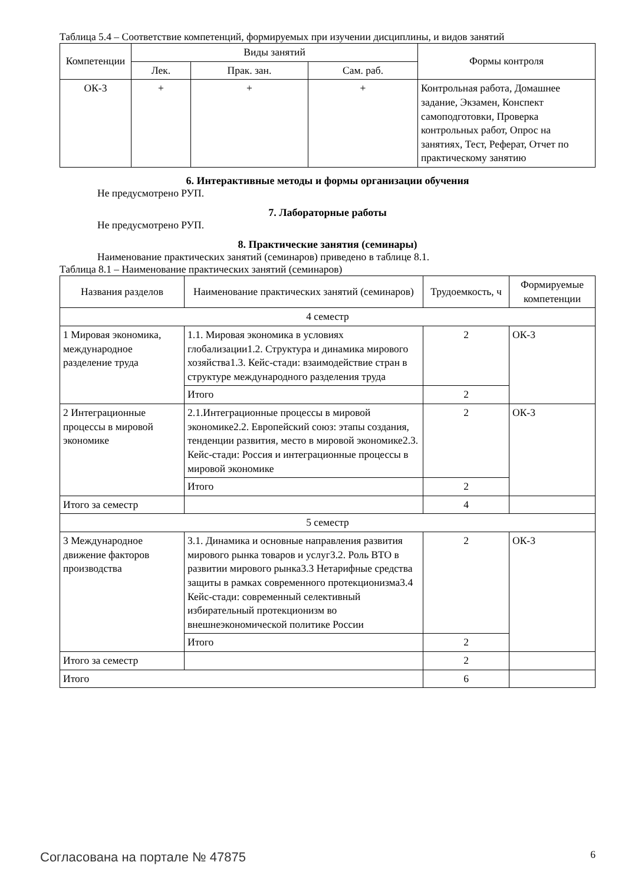Таблица 5.4 – Соответствие компетенций, формируемых при изучении дисциплины, и видов занятий
| Компетенции | Виды занятий | | | Формы контроля |
| --- | --- | --- | --- | --- |
| | Лек. | Прак. зан. | Сам. раб. | |
| ОК-3 | + | + | + | Контрольная работа, Домашнее задание, Экзамен, Конспект самоподготовки, Проверка контрольных работ, Опрос на занятиях, Тест, Реферат, Отчет по практическому занятию |
6. Интерактивные методы и формы организации обучения
Не предусмотрено РУП.
7. Лабораторные работы
Не предусмотрено РУП.
8. Практические занятия (семинары)
Наименование практических занятий (семинаров) приведено в таблице 8.1.
Таблица 8.1 – Наименование практических занятий (семинаров)
| Названия разделов | Наименование практических занятий (семинаров) | Трудоемкость, ч | Формируемые компетенции |
| --- | --- | --- | --- |
| 4 семестр | | | |
| 1 Мировая экономика, международное разделение труда | 1.1. Мировая экономика в условиях глобализации1.2. Структура и динамика мирового хозяйства1.3. Кейс-стади: взаимодействие стран в структуре международного разделения труда | 2 | ОК-3 |
| | Итого | 2 | |
| 2 Интеграционные процессы в мировой экономике | 2.1.Интеграционные процессы в мировой экономике2.2. Европейский союз: этапы создания, тенденции развития, место в мировой экономике2.3. Кейс-стади: Россия и интеграционные процессы в мировой экономике | 2 | ОК-3 |
| | Итого | 2 | |
| Итого за семестр | | 4 | |
| 5 семестр | | | |
| 3 Международное движение факторов производства | 3.1. Динамика и основные направления развития мирового рынка товаров и услуг3.2. Роль ВТО в развитии мирового рынка3.3 Нетарифные средства защиты в рамках современного протекционизма3.4 Кейс-стади: современный селективный избирательный протекционизм во внешнеэкономической политике России | 2 | ОК-3 |
| | Итого | 2 | |
| Итого за семестр | | 2 | |
| Итого | | 6 | |
Согласована на портале № 47875 6